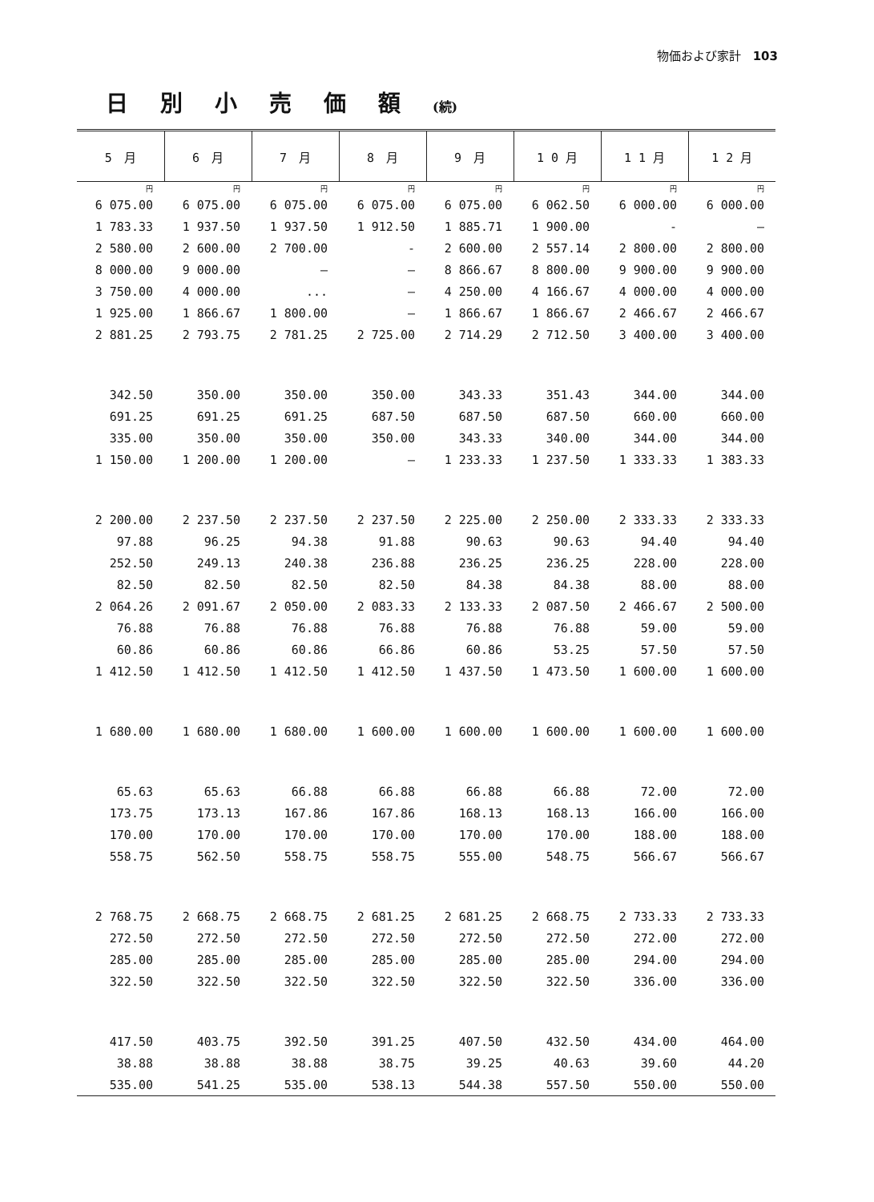物価および家計　103
日別小売価額(続)
| 5 月 | 6 月 | 7 月 | 8 月 | 9 月 | 1 0 月 | 1 1 月 | 1 2 月 |
| --- | --- | --- | --- | --- | --- | --- | --- |
| 円 | 円 | 円 | 円 | 円 | 円 | 円 | 円 |
| 6 075.00 | 6 075.00 | 6 075.00 | 6 075.00 | 6 075.00 | 6 062.50 | 6 000.00 | 6 000.00 |
| 1 783.33 | 1 937.50 | 1 937.50 | 1 912.50 | 1 885.71 | 1 900.00 | - | — |
| 2 580.00 | 2 600.00 | 2 700.00 | - | 2 600.00 | 2 557.14 | 2 800.00 | 2 800.00 |
| 8 000.00 | 9 000.00 | — | — | 8 866.67 | 8 800.00 | 9 900.00 | 9 900.00 |
| 3 750.00 | 4 000.00 | ... | — | 4 250.00 | 4 166.67 | 4 000.00 | 4 000.00 |
| 1 925.00 | 1 866.67 | 1 800.00 | — | 1 866.67 | 1 866.67 | 2 466.67 | 2 466.67 |
| 2 881.25 | 2 793.75 | 2 781.25 | 2 725.00 | 2 714.29 | 2 712.50 | 3 400.00 | 3 400.00 |
| 342.50 | 350.00 | 350.00 | 350.00 | 343.33 | 351.43 | 344.00 | 344.00 |
| 691.25 | 691.25 | 691.25 | 687.50 | 687.50 | 687.50 | 660.00 | 660.00 |
| 335.00 | 350.00 | 350.00 | 350.00 | 343.33 | 340.00 | 344.00 | 344.00 |
| 1 150.00 | 1 200.00 | 1 200.00 | — | 1 233.33 | 1 237.50 | 1 333.33 | 1 383.33 |
| 2 200.00 | 2 237.50 | 2 237.50 | 2 237.50 | 2 225.00 | 2 250.00 | 2 333.33 | 2 333.33 |
| 97.88 | 96.25 | 94.38 | 91.88 | 90.63 | 90.63 | 94.40 | 94.40 |
| 252.50 | 249.13 | 240.38 | 236.88 | 236.25 | 236.25 | 228.00 | 228.00 |
| 82.50 | 82.50 | 82.50 | 82.50 | 84.38 | 84.38 | 88.00 | 88.00 |
| 2 064.26 | 2 091.67 | 2 050.00 | 2 083.33 | 2 133.33 | 2 087.50 | 2 466.67 | 2 500.00 |
| 76.88 | 76.88 | 76.88 | 76.88 | 76.88 | 76.88 | 59.00 | 59.00 |
| 60.86 | 60.86 | 60.86 | 66.86 | 60.86 | 53.25 | 57.50 | 57.50 |
| 1 412.50 | 1 412.50 | 1 412.50 | 1 412.50 | 1 437.50 | 1 473.50 | 1 600.00 | 1 600.00 |
| 1 680.00 | 1 680.00 | 1 680.00 | 1 600.00 | 1 600.00 | 1 600.00 | 1 600.00 | 1 600.00 |
| 65.63 | 65.63 | 66.88 | 66.88 | 66.88 | 66.88 | 72.00 | 72.00 |
| 173.75 | 173.13 | 167.86 | 167.86 | 168.13 | 168.13 | 166.00 | 166.00 |
| 170.00 | 170.00 | 170.00 | 170.00 | 170.00 | 170.00 | 188.00 | 188.00 |
| 558.75 | 562.50 | 558.75 | 558.75 | 555.00 | 548.75 | 566.67 | 566.67 |
| 2 768.75 | 2 668.75 | 2 668.75 | 2 681.25 | 2 681.25 | 2 668.75 | 2 733.33 | 2 733.33 |
| 272.50 | 272.50 | 272.50 | 272.50 | 272.50 | 272.50 | 272.00 | 272.00 |
| 285.00 | 285.00 | 285.00 | 285.00 | 285.00 | 285.00 | 294.00 | 294.00 |
| 322.50 | 322.50 | 322.50 | 322.50 | 322.50 | 322.50 | 336.00 | 336.00 |
| 417.50 | 403.75 | 392.50 | 391.25 | 407.50 | 432.50 | 434.00 | 464.00 |
| 38.88 | 38.88 | 38.88 | 38.75 | 39.25 | 40.63 | 39.60 | 44.20 |
| 535.00 | 541.25 | 535.00 | 538.13 | 544.38 | 557.50 | 550.00 | 550.00 |